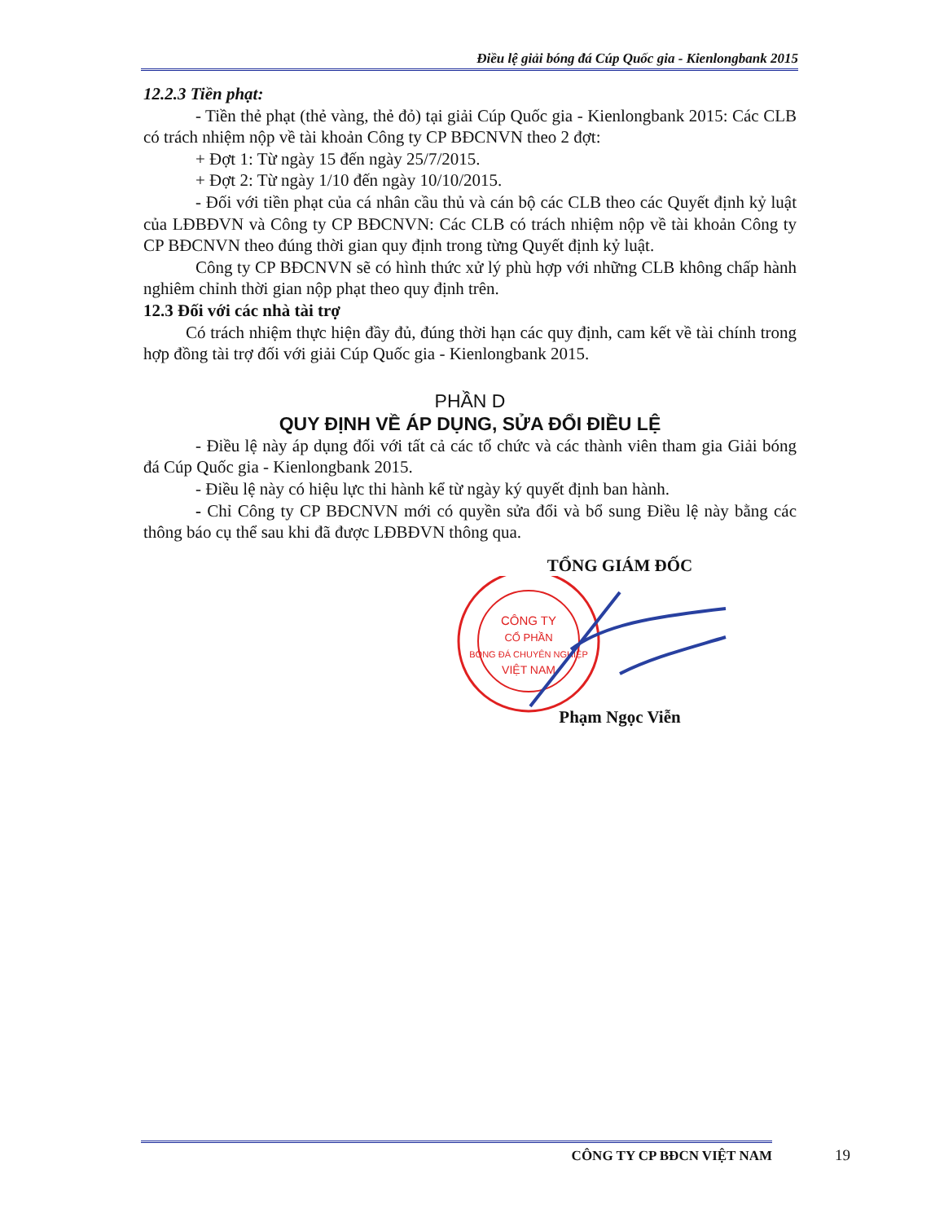Điều lệ giải bóng đá Cúp Quốc gia - Kienlongbank 2015
12.2.3 Tiền phạt:
- Tiền thẻ phạt (thẻ vàng, thẻ đỏ) tại giải Cúp Quốc gia - Kienlongbank 2015: Các CLB có trách nhiệm nộp về tài khoản Công ty CP BĐCNVN theo 2 đợt:
+ Đợt 1: Từ ngày 15 đến ngày 25/7/2015.
+ Đợt 2: Từ ngày 1/10 đến ngày 10/10/2015.
- Đối với tiền phạt của cá nhân cầu thủ và cán bộ các CLB theo các Quyết định kỷ luật của LĐBĐVN và Công ty CP BĐCNVN: Các CLB có trách nhiệm nộp về tài khoản Công ty CP BĐCNVN theo đúng thời gian quy định trong từng Quyết định kỷ luật.
Công ty CP BĐCNVN sẽ có hình thức xử lý phù hợp với những CLB không chấp hành nghiêm chỉnh thời gian nộp phạt theo quy định trên.
12.3 Đối với các nhà tài trợ
Có trách nhiệm thực hiện đầy đủ, đúng thời hạn các quy định, cam kết về tài chính trong hợp đồng tài trợ đối với giải Cúp Quốc gia - Kienlongbank 2015.
PHẦN D
QUY ĐỊNH VỀ ÁP DỤNG, SỬA ĐỔI ĐIỀU LỆ
- Điều lệ này áp dụng đối với tất cả các tổ chức và các thành viên tham gia Giải bóng đá Cúp Quốc gia - Kienlongbank 2015.
- Điều lệ này có hiệu lực thi hành kể từ ngày ký quyết định ban hành.
- Chỉ Công ty CP BĐCNVN mới có quyền sửa đổi và bổ sung Điều lệ này bằng các thông báo cụ thể sau khi đã được LĐBĐVN thông qua.
TỔNG GIÁM ĐỐC
CÔNG TY
CỔ PHẦN
BÓNG ĐÁ CHUYÊN NGHIỆP
VIỆT NAM
Phạm Ngọc Viễn
CÔNG TY CP BĐCN VIỆT NAM 19